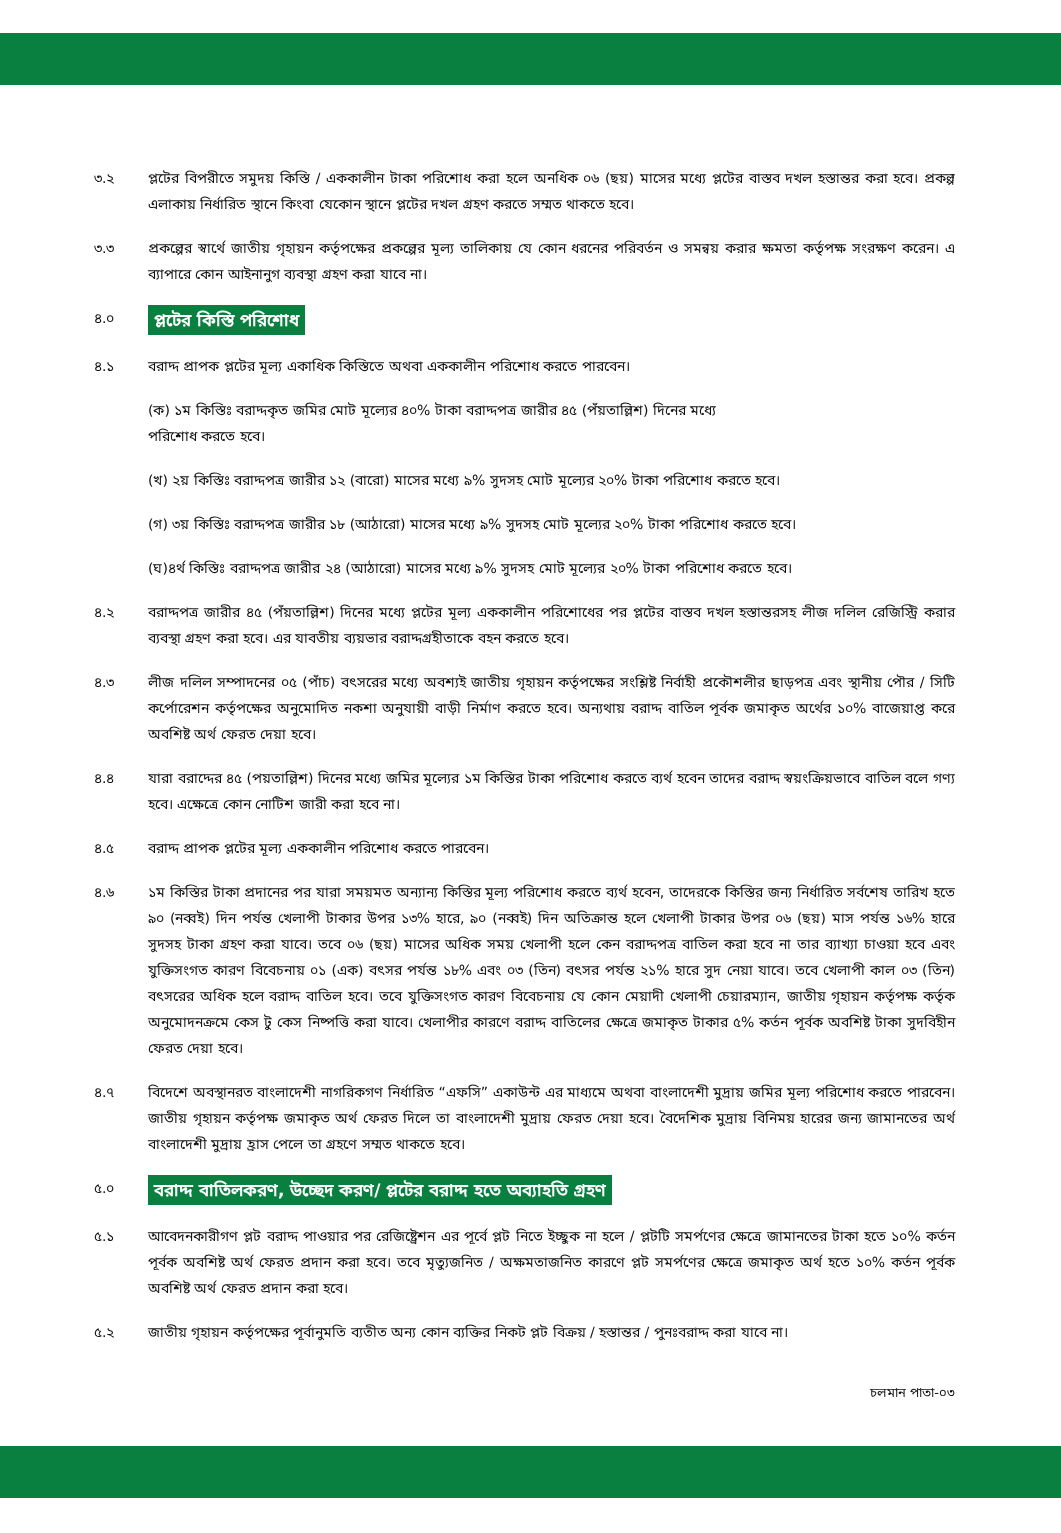৩.২ প্লটের বিপরীতে সমুদয় কিস্তি / এককালীন টাকা পরিশোধ করা হলে অনধিক ০৬ (ছয়) মাসের মধ্যে প্লটের বাস্তব দখল হস্তান্তর করা হবে। প্রকল্প এলাকায় নির্ধারিত স্থানে কিংবা যেকোন স্থানে প্লটের দখল গ্রহণ করতে সম্মত থাকতে হবে।
৩.৩ প্রকল্পের স্বার্থে জাতীয় গৃহায়ন কর্তৃপক্ষের প্রকল্পের মূল্য তালিকায় যে কোন ধরনের পরিবর্তন ও সমন্বয় করার ক্ষমতা কর্তৃপক্ষ সংরক্ষণ করেন। এ ব্যাপারে কোন আইনানুগ ব্যবস্থা গ্রহণ করা যাবে না।
৪.০
প্লটের কিস্তি পরিশোধ
৪.১ বরাদ্দ প্রাপক প্লটের মূল্য একাধিক কিস্তিতে অথবা এককালীন পরিশোধ করতে পারবেন।
(ক) ১ম কিস্তিঃ বরাদ্দকৃত জমির মোট মূল্যের ৪০% টাকা বরাদ্দপত্র জারীর ৪৫ (পঁয়তাল্লিশ) দিনের মধ্যে
পরিশোধ করতে হবে।
(খ) ২য় কিস্তিঃ বরাদ্দপত্র জারীর ১২ (বারো) মাসের মধ্যে ৯% সুদসহ মোট মূল্যের ২০% টাকা পরিশোধ করতে হবে।
(গ) ৩য় কিস্তিঃ বরাদ্দপত্র জারীর ১৮ (আঠারো) মাসের মধ্যে ৯% সুদসহ মোট মূল্যের ২০% টাকা পরিশোধ করতে হবে।
(ঘ)৪র্থ কিস্তিঃ বরাদ্দপত্র জারীর ২৪ (আঠারো) মাসের মধ্যে ৯% সুদসহ মোট মূল্যের ২০% টাকা পরিশোধ করতে হবে।
৪.২ বরাদ্দপত্র জারীর ৪৫ (পঁয়তাল্লিশ) দিনের মধ্যে প্লটের মূল্য এককালীন পরিশোধের পর প্লটের বাস্তব দখল হস্তান্তরসহ লীজ দলিল রেজিস্ট্রি করার ব্যবস্থা গ্রহণ করা হবে। এর যাবতীয় ব্যয়ভার বরাদ্দগ্রহীতাকে বহন করতে হবে।
৪.৩ লীজ দলিল সম্পাদনের ০৫ (পাঁচ) বৎসরের মধ্যে অবশ্যই জাতীয় গৃহায়ন কর্তৃপক্ষের সংশ্লিষ্ট নির্বাহী প্রকৌশলীর ছাড়পত্র এবং স্থানীয় পৌর / সিটি কর্পোরেশন কর্তৃপক্ষের অনুমোদিত নকশা অনুযায়ী বাড়ী নির্মাণ করতে হবে। অন্যথায় বরাদ্দ বাতিল পূর্বক জমাকৃত অর্থের ১০% বাজেয়াপ্ত করে অবশিষ্ট অর্থ ফেরত দেয়া হবে।
৪.৪ যারা বরাদ্দের ৪৫ (পয়তাল্লিশ) দিনের মধ্যে জমির মূল্যের ১ম কিস্তির টাকা পরিশোধ করতে ব্যর্থ হবেন তাদের বরাদ্দ স্বয়ংক্রিয়ভাবে বাতিল বলে গণ্য হবে। এক্ষেত্রে কোন নোটিশ জারী করা হবে না।
৪.৫ বরাদ্দ প্রাপক প্লটের মূল্য এককালীন পরিশোধ করতে পারবেন।
৪.৬ ১ম কিস্তির টাকা প্রদানের পর যারা সময়মত অন্যান্য কিস্তির মূল্য পরিশোধ করতে ব্যর্থ হবেন, তাদেরকে কিস্তির জন্য নির্ধারিত সর্বশেষ তারিখ হতে ৯০ (নব্বই) দিন পর্যন্ত খেলাপী টাকার উপর ১৩% হারে, ৯০ (নব্বই) দিন অতিক্রান্ত হলে খেলাপী টাকার উপর ০৬ (ছয়) মাস পর্যন্ত ১৬% হারে সুদসহ টাকা গ্রহণ করা যাবে। তবে ০৬ (ছয়) মাসের অধিক সময় খেলাপী হলে কেন বরাদ্দপত্র বাতিল করা হবে না তার ব্যাখ্যা চাওয়া হবে এবং যুক্তিসংগত কারণ বিবেচনায় ০১ (এক) বৎসর পর্যন্ত ১৮% এবং ০৩ (তিন) বৎসর পর্যন্ত ২১% হারে সুদ নেয়া যাবে। তবে খেলাপী কাল ০৩ (তিন) বৎসরের অধিক হলে বরাদ্দ বাতিল হবে। তবে যুক্তিসংগত কারণ বিবেচনায় যে কোন মেয়াদী খেলাপী চেয়ারম্যান, জাতীয় গৃহায়ন কর্তৃপক্ষ কর্তৃক অনুমোদনক্রমে কেস টু কেস নিষ্পত্তি করা যাবে। খেলাপীর কারণে বরাদ্দ বাতিলের ক্ষেত্রে জমাকৃত টাকার ৫% কর্তন পূর্বক অবশিষ্ট টাকা সুদবিহীন ফেরত দেয়া হবে।
৪.৭ বিদেশে অবস্থানরত বাংলাদেশী নাগরিকগণ নির্ধারিত “এফসি” একাউন্ট এর মাধ্যমে অথবা বাংলাদেশী মুদ্রায় জমির মূল্য পরিশোধ করতে পারবেন। জাতীয় গৃহায়ন কর্তৃপক্ষ জমাকৃত অর্থ ফেরত দিলে তা বাংলাদেশী মুদ্রায় ফেরত দেয়া হবে। বৈদেশিক মুদ্রায় বিনিময় হারের জন্য জামানতের অর্থ বাংলাদেশী মুদ্রায় হ্রাস পেলে তা গ্রহণে সম্মত থাকতে হবে।
৫.০
বরাদ্দ বাতিলকরণ, উচ্ছেদ করণ/ প্লটের বরাদ্দ হতে অব্যাহতি গ্রহণ
৫.১ আবেদনকারীগণ প্লট বরাদ্দ পাওয়ার পর রেজিষ্ট্রেশন এর পূর্বে প্লট নিতে ইচ্ছুক না হলে / প্লটটি সমর্পণের ক্ষেত্রে জামানতের টাকা হতে ১০% কর্তন পূর্বক অবশিষ্ট অর্থ ফেরত প্রদান করা হবে। তবে মৃত্যুজনিত / অক্ষমতাজনিত কারণে প্লট সমর্পণের ক্ষেত্রে জমাকৃত অর্থ হতে ১০% কর্তন পূর্বক অবশিষ্ট অর্থ ফেরত প্রদান করা হবে।
৫.২ জাতীয় গৃহায়ন কর্তৃপক্ষের পূর্বানুমতি ব্যতীত অন্য কোন ব্যক্তির নিকট প্লট বিক্রয় / হস্তান্তর / পুনঃবরাদ্দ করা যাবে না।
চলমান পাতা-০৩